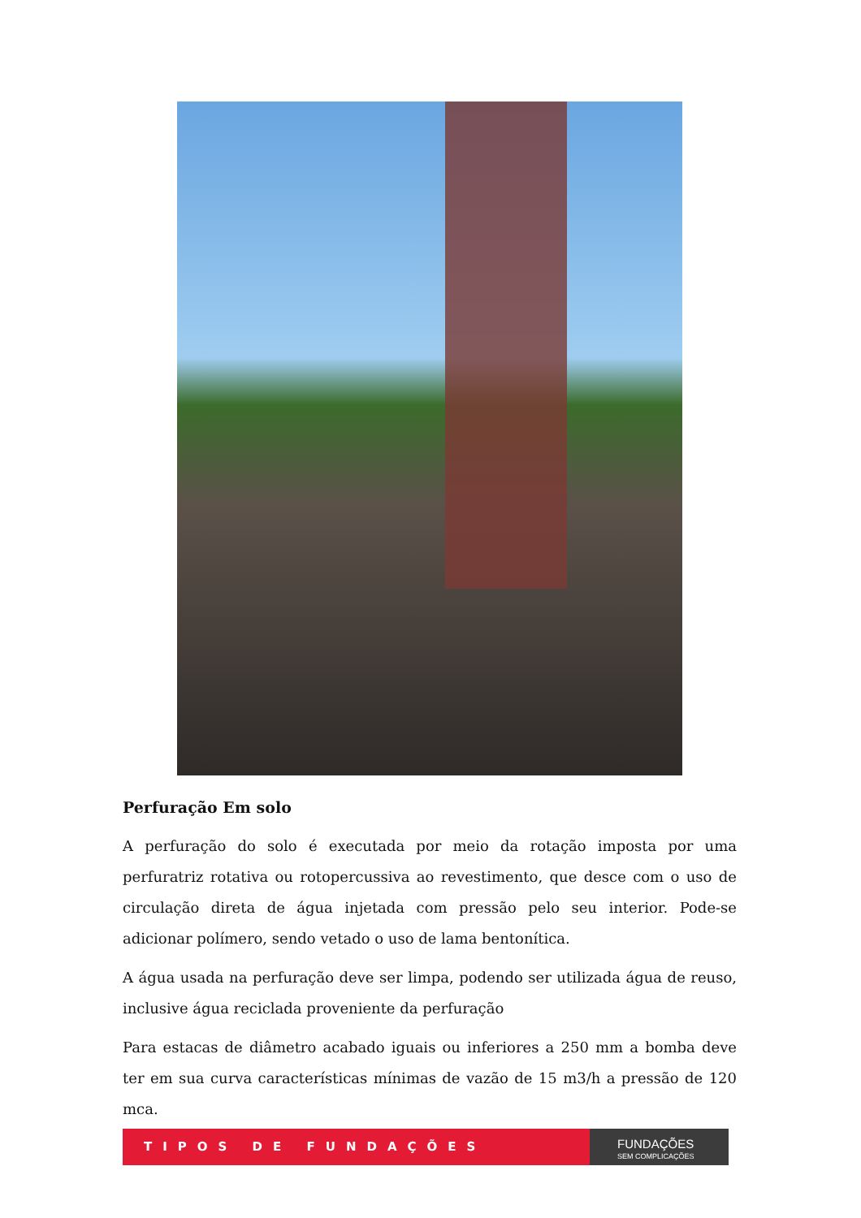Perfuração Em solo
A perfuração do solo é executada por meio da rotação imposta por uma perfuratriz rotativa ou rotopercussiva ao revestimento, que desce com o uso de circulação direta de água injetada com pressão pelo seu interior. Pode-se adicionar polímero, sendo vetado o uso de lama bentonítica.
A água usada na perfuração deve ser limpa, podendo ser utilizada água de reuso, inclusive água reciclada proveniente da perfuração
Para estacas de diâmetro acabado iguais ou inferiores a 250 mm a bomba deve ter em sua curva características mínimas de vazão de 15 m3/h a pressão de 120 mca.
TIPOS DE FUNDAÇÕES
FUNDAÇÕES
SEM COMPLICAÇÕES